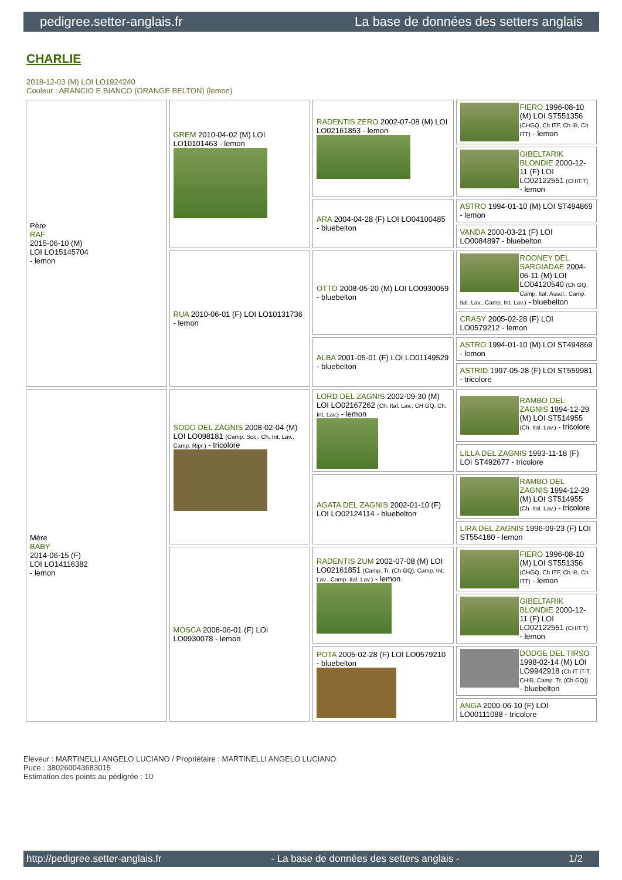pedigree.setter-anglais.fr La base de données des setters anglais
CHARLIE
2018-12-03 (M) LOI LO1924240
Couleur : ARANCIO E BIANCO (ORANGE BELTON) (lemon)
| Père RAF 2015-06-10 (M) LOI LO15145704 - lemon | GREM 2010-04-02 (M) LOI LO10101463 - lemon | RADENTIS ZERO 2002-07-08 (M) LOI LO02161853 - lemon | FIERO 1996-08-10 (M) LOI ST551356 (CHGQ, Ch ITF, Ch IB, Ch ITT) - lemon |
| | | | GIBELTARIK BLONDIE 2000-12-11 (F) LOI LO02122551 (CHIT.T) - lemon |
| | | ARA 2004-04-28 (F) LOI LO04100485 - bluebelton | ASTRO 1994-01-10 (M) LOI ST494869 - lemon |
| | | | VANDA 2000-03-21 (F) LOI LO0084897 - bluebelton |
| | RUA 2010-06-01 (F) LOI LO10131736 - lemon | OTTO 2008-05-20 (M) LOI LO0930059 - bluebelton | ROONEY DEL SARGIADAE 2004-06-11 (M) LOI LO04120540 (Ch GQ, Camp. Ital. Assol., Camp. Ital. Lav., Camp. Int. Lav.) - bluebelton |
| | | | CRASY 2005-02-28 (F) LOI LO0579212 - lemon |
| | | ALBA 2001-05-01 (F) LOI LO01149529 - bluebelton | ASTRO 1994-01-10 (M) LOI ST494869 - lemon |
| | | | ASTRID 1997-05-28 (F) LOI ST559981 - tricolore |
| Mère BABY 2014-06-15 (F) LOI LO14116382 - lemon | SODO DEL ZAGNIS 2008-02-04 (M) LOI LO098181 (Camp. Soc., Ch. Int. Lav., Camp. Ripr.) - tricolore | LORD DEL ZAGNIS 2002-09-30 (M) LOI LO02167262 (Ch. Ital. Lav., CH GQ, Ch. Int. Lav.) - lemon | RAMBO DEL ZAGNIS 1994-12-29 (M) LOI ST514955 (Ch. Ital. Lav.) - tricolore |
| | | | LILLA DEL ZAGNIS 1993-11-18 (F) LOI ST492677 - tricolore |
| | | AGATA DEL ZAGNIS 2002-01-10 (F) LOI LO02124114 - bluebelton | RAMBO DEL ZAGNIS 1994-12-29 (M) LOI ST514955 (Ch. Ital. Lav.) - tricolore |
| | | | LIRA DEL ZAGNIS 1996-09-23 (F) LOI ST554180 - lemon |
| | MOSCA 2008-06-01 (F) LOI LO0930078 - lemon | RADENTIS ZUM 2002-07-08 (M) LOI LO02161851 (Camp. Tr. (Ch GQ), Camp. Int. Lav., Camp. Ital. Lav.) - lemon | FIERO 1996-08-10 (M) LOI ST551356 (CHGQ, Ch ITF, Ch IB, Ch ITT) - lemon |
| | | | GIBELTARIK BLONDIE 2000-12-11 (F) LOI LO02122551 (CHIT.T) - lemon |
| | | POTA 2005-02-28 (F) LOI LO0579210 - bluebelton | DODGE DEL TIRSO 1998-02-14 (M) LOI LO9942918 (Ch IT IT-T, CHIB, Camp. Tr. (Ch GQ)) - bluebelton |
| | | | ANGA 2000-06-10 (F) LOI LO00111088 - tricolore |
Eleveur : MARTINELLI ANGELO LUCIANO / Propriétaire : MARTINELLI ANGELO LUCIANO
Puce : 380260043683015
Estimation des points au pédigrée : 10
http://pedigree.setter-anglais.fr - La base de données des setters anglais - 1/2